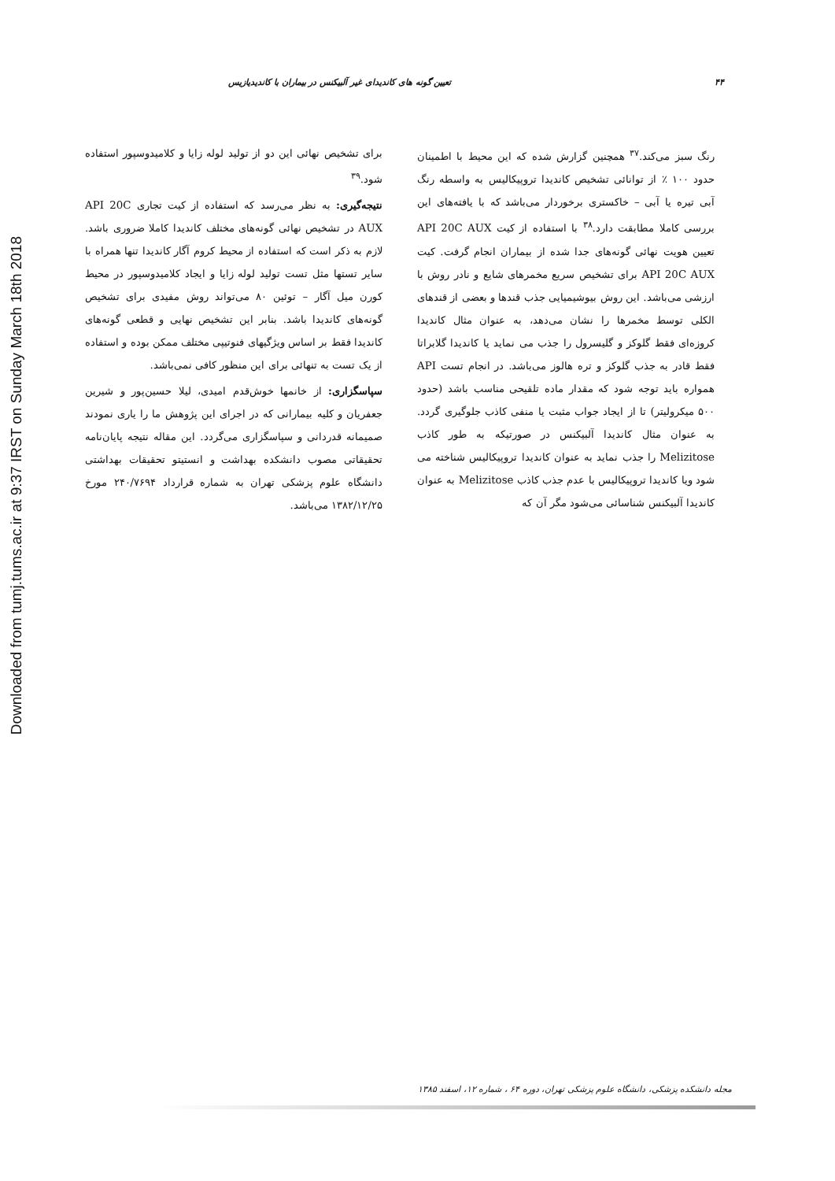Downloaded from tumj.tums.ac.ir at 9:37 IRST on Sunday March 18th 2018
۴۴ تعیین گونه های کاندیدای غیر آلبیکنس در بیماران با کاندیدیازیس
رنگ سبز می‌کند.<sup>۳۷</sup> همچنین گزارش شده که این محیط با اطمینان حدود ۱۰۰ ٪ از توانائی تشخیص کاندیدا تروپیکالیس به واسطه رنگ آبی تیره یا آبی – خاکستری برخوردار می‌باشد که با یافته‌های این بررسی کاملا مطابقت دارد.<sup>۳۸</sup> با استفاده از کیت API 20C AUX تعیین هویت نهائی گونه‌های جدا شده از بیماران انجام گرفت. کیت API 20C AUX برای تشخیص سریع مخمرهای شایع و نادر روش با ارزشی می‌باشد. این روش بیوشیمیایی جذب قندها و بعضی از قندهای الکلی توسط مخمرها را نشان می‌دهد، به عنوان مثال کاندیدا کروزه‌ای فقط گلوکز و گلیسرول را جذب می نماید یا کاندیدا گلابراتا فقط قادر به جذب گلوکز و تره هالوز می‌باشد. در انجام تست API همواره باید توجه شود که مقدار ماده تلقیحی مناسب باشد (حدود ۵۰۰ میکرولیتر) تا از ایجاد جواب مثبت یا منفی کاذب جلوگیری گردد. به عنوان مثال کاندیدا آلبیکنس در صورتیکه به طور کاذب Melizitose را جذب نماید به عنوان کاندیدا تروپیکالیس شناخته می شود ویا کاندیدا تروپیکالیس با عدم جذب کاذب Melizitose به عنوان کاندیدا آلبیکنس شناسائی می‌شود مگر آن که
برای تشخیص نهائی این دو از تولید لوله زایا و کلامیدوسپور استفاده شود.<sup>۳۹</sup>
نتیجه‌گیری: به نظر می‌رسد که استفاده از کیت تجاری API 20C AUX در تشخیص نهائی گونه‌های مختلف کاندیدا کاملا ضروری باشد. لازم به ذکر است که استفاده از محیط کروم آگار کاندیدا تنها همراه با سایر تستها مثل تست تولید لوله زایا و ایجاد کلامیدوسپور در محیط کورن میل آگار – توئین ۸۰ می‌تواند روش مفیدی برای تشخیص گونه‌های کاندیدا باشد. بنابر این تشخیص نهایی و قطعی گونه‌های کاندیدا فقط بر اساس ویژگیهای فنوتیپی مختلف ممکن بوده و استفاده از یک تست به تنهائی برای این منظور کافی نمی‌باشد.
سپاسگزاری: از خانمها خوش‌قدم امیدی، لیلا حسین‌پور و شیرین جعفریان و کلیه بیمارانی که در اجرای این پژوهش ما را یاری نمودند صمیمانه قدردانی و سپاسگزاری می‌گردد. این مقاله نتیجه پایان‌نامه تحقیقاتی مصوب دانشکده بهداشت و انستیتو تحقیقات بهداشتی دانشگاه علوم پزشکی تهران به شماره قرارداد ۲۴۰/۷۶۹۴ مورخ ۱۳۸۲/۱۲/۲۵ می‌باشد.
مجله دانشکده پزشکی، دانشگاه علوم پزشکی تهران، دوره ۶۴ ، شماره ۱۲، اسفند ۱۳۸۵